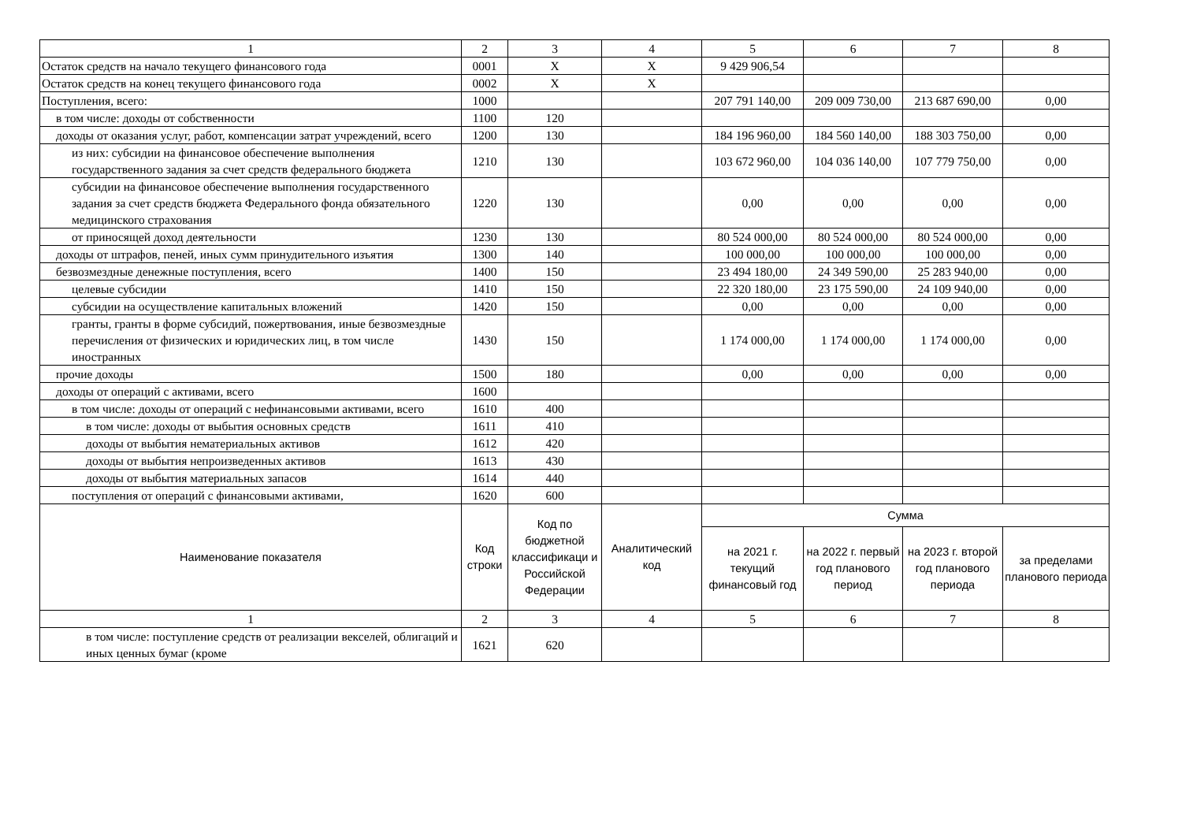| 1 | 2 | 3 | 4 | 5 | 6 | 7 | 8 |
| Остаток средств на начало текущего финансового года | 0001 | X | X | 9 429 906,54 | | | |
| Остаток средств на конец текущего финансового года | 0002 | X | X | | | | |
| Поступления, всего: | 1000 | | | 207 791 140,00 | 209 009 730,00 | 213 687 690,00 | 0,00 |
| в том числе: доходы от собственности | 1100 | 120 | | | | | |
| доходы от оказания услуг, работ, компенсации затрат учреждений, всего | 1200 | 130 | | 184 196 960,00 | 184 560 140,00 | 188 303 750,00 | 0,00 |
| из них: субсидии на финансовое обеспечение выполнения государственного задания за счет средств федерального бюджета | 1210 | 130 | | 103 672 960,00 | 104 036 140,00 | 107 779 750,00 | 0,00 |
| субсидии на финансовое обеспечение выполнения государственного задания за счет средств бюджета Федерального фонда обязательного медицинского страхования | 1220 | 130 | | 0,00 | 0,00 | 0,00 | 0,00 |
| от приносящей доход деятельности | 1230 | 130 | | 80 524 000,00 | 80 524 000,00 | 80 524 000,00 | 0,00 |
| доходы от штрафов, пеней, иных сумм принудительного изъятия | 1300 | 140 | | 100 000,00 | 100 000,00 | 100 000,00 | 0,00 |
| безвозмездные денежные поступления, всего | 1400 | 150 | | 23 494 180,00 | 24 349 590,00 | 25 283 940,00 | 0,00 |
| целевые субсидии | 1410 | 150 | | 22 320 180,00 | 23 175 590,00 | 24 109 940,00 | 0,00 |
| субсидии на осуществление капитальных вложений | 1420 | 150 | | 0,00 | 0,00 | 0,00 | 0,00 |
| гранты, гранты в форме субсидий, пожертвования, иные безвозмездные перечисления от физических и юридических лиц, в том числе иностранных | 1430 | 150 | | 1 174 000,00 | 1 174 000,00 | 1 174 000,00 | 0,00 |
| прочие доходы | 1500 | 180 | | 0,00 | 0,00 | 0,00 | 0,00 |
| доходы от операций с активами, всего | 1600 | | | | | | |
| в том числе: доходы от операций с нефинансовыми активами, всего | 1610 | 400 | | | | | |
| в том числе: доходы от выбытия основных средств | 1611 | 410 | | | | | |
| доходы от выбытия нематериальных активов | 1612 | 420 | | | | | |
| доходы от выбытия непроизведенных активов | 1613 | 430 | | | | | |
| доходы от выбытия материальных запасов | 1614 | 440 | | | | | |
| поступления от операций с финансовыми активами, | 1620 | 600 | | | | | |
| Наименование показателя | Код строки | Код по бюджетной классификаци и Российской Федерации | Аналитический код | Сумма | | | |
| | | | | на 2021 г. текущий финансовый год | на 2022 г. первый год планового период | на 2023 г. второй год планового периода | за пределами планового периода |
| 1 | 2 | 3 | 4 | 5 | 6 | 7 | 8 |
| в том числе: поступление средств от реализации векселей, облигаций и иных ценных бумаг (кроме | 1621 | 620 | | | | | |